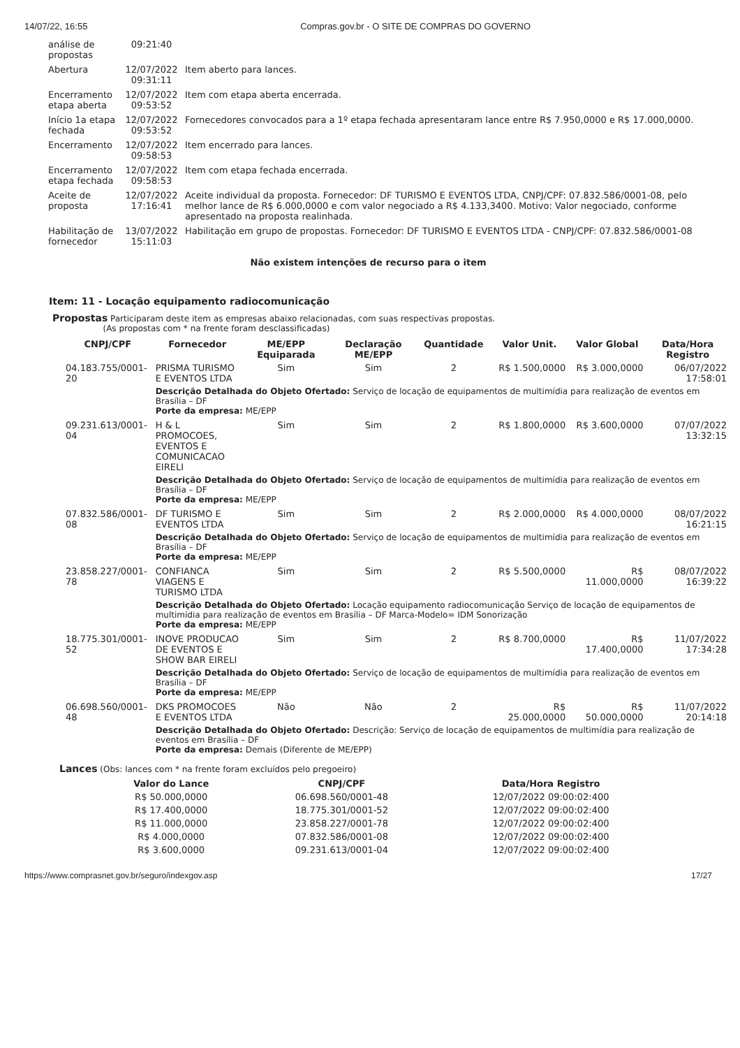14/07/22, 16:55 Compras.gov.br - O SITE DE COMPRAS DO GOVERNO
| análise de propostas | 09:21:40 | |
| Abertura | 12/07/2022 09:31:11 | Item aberto para lances. |
| Encerramento etapa aberta | 12/07/2022 09:53:52 | Item com etapa aberta encerrada. |
| Início 1a etapa fechada | 12/07/2022 09:53:52 | Fornecedores convocados para a 1º etapa fechada apresentaram lance entre R$ 7.950,0000 e R$ 17.000,0000. |
| Encerramento | 12/07/2022 09:58:53 | Item encerrado para lances. |
| Encerramento etapa fechada | 12/07/2022 09:58:53 | Item com etapa fechada encerrada. |
| Aceite de proposta | 12/07/2022 17:16:41 | Aceite individual da proposta. Fornecedor: DF TURISMO E EVENTOS LTDA, CNPJ/CPF: 07.832.586/0001-08, pelo melhor lance de R$ 6.000,0000 e com valor negociado a R$ 4.133,3400. Motivo: Valor negociado, conforme apresentado na proposta realinhada. |
| Habilitação de fornecedor | 13/07/2022 15:11:03 | Habilitação em grupo de propostas. Fornecedor: DF TURISMO E EVENTOS LTDA - CNPJ/CPF: 07.832.586/0001-08 |
Não existem intenções de recurso para o item
Item: 11 - Locação equipamento radiocomunicação
Propostas Participaram deste item as empresas abaixo relacionadas, com suas respectivas propostas.
(As propostas com * na frente foram desclassificadas)
| CNPJ/CPF | Fornecedor | ME/EPP Equiparada | Declaração ME/EPP | Quantidade | Valor Unit. | Valor Global | Data/Hora Registro |
| --- | --- | --- | --- | --- | --- | --- | --- |
| 04.183.755/0001-20 | PRISMA TURISMO E EVENTOS LTDA | Sim | Sim | 2 | R$ 1.500,0000 | R$ 3.000,0000 | 06/07/2022 17:58:01 |
| | Descrição Detalhada do Objeto Ofertado: Serviço de locação de equipamentos de multimídia para realização de eventos em Brasília – DF Porte da empresa: ME/EPP | | | | | | |
| 09.231.613/0001-04 | H & L PROMOCOES, EVENTOS E COMUNICACAO EIRELI | Sim | Sim | 2 | R$ 1.800,0000 | R$ 3.600,0000 | 07/07/2022 13:32:15 |
| | Descrição Detalhada do Objeto Ofertado: Serviço de locação de equipamentos de multimídia para realização de eventos em Brasília – DF Porte da empresa: ME/EPP | | | | | | |
| 07.832.586/0001-08 | DF TURISMO E EVENTOS LTDA | Sim | Sim | 2 | R$ 2.000,0000 | R$ 4.000,0000 | 08/07/2022 16:21:15 |
| | Descrição Detalhada do Objeto Ofertado: Serviço de locação de equipamentos de multimídia para realização de eventos em Brasília – DF Porte da empresa: ME/EPP | | | | | | |
| 23.858.227/0001-78 | CONFIANCA VIAGENS E TURISMO LTDA | Sim | Sim | 2 | R$ 5.500,0000 | R$ 11.000,0000 | 08/07/2022 16:39:22 |
| | Descrição Detalhada do Objeto Ofertado: Locação equipamento radiocomunicação Serviço de locação de equipamentos de multimídia para realização de eventos em Brasília – DF Marca-Modelo= IDM Sonorização Porte da empresa: ME/EPP | | | | | | |
| 18.775.301/0001-52 | INOVE PRODUCAO DE EVENTOS E SHOW BAR EIRELI | Sim | Sim | 2 | R$ 8.700,0000 | R$ 17.400,0000 | 11/07/2022 17:34:28 |
| | Descrição Detalhada do Objeto Ofertado: Serviço de locação de equipamentos de multimídia para realização de eventos em Brasília – DF Porte da empresa: ME/EPP | | | | | | |
| 06.698.560/0001-48 | DKS PROMOCOES E EVENTOS LTDA | Não | Não | 2 | R$ 25.000,0000 | R$ 50.000,0000 | 11/07/2022 20:14:18 |
| | Descrição Detalhada do Objeto Ofertado: Descrição: Serviço de locação de equipamentos de multimídia para realização de eventos em Brasília – DF Porte da empresa: Demais (Diferente de ME/EPP) | | | | | | |
Lances (Obs: lances com * na frente foram excluídos pelo pregoeiro)
| Valor do Lance | CNPJ/CPF | Data/Hora Registro |
| --- | --- | --- |
| R$ 50.000,0000 | 06.698.560/0001-48 | 12/07/2022 09:00:02:400 |
| R$ 17.400,0000 | 18.775.301/0001-52 | 12/07/2022 09:00:02:400 |
| R$ 11.000,0000 | 23.858.227/0001-78 | 12/07/2022 09:00:02:400 |
| R$ 4.000,0000 | 07.832.586/0001-08 | 12/07/2022 09:00:02:400 |
| R$ 3.600,0000 | 09.231.613/0001-04 | 12/07/2022 09:00:02:400 |
https://www.comprasnet.gov.br/seguro/indexgov.asp 17/27